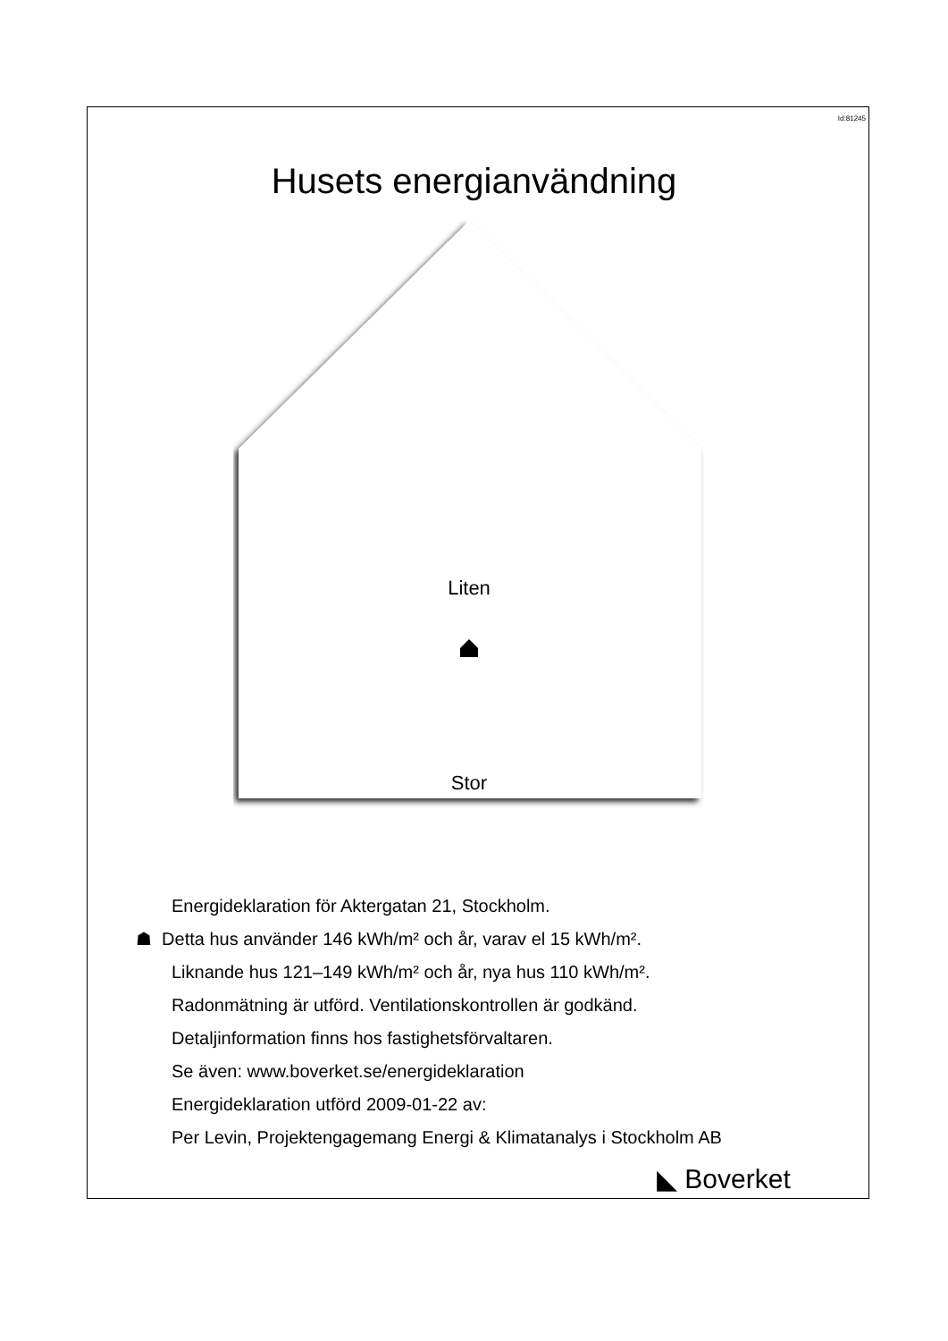Id:81245
Husets energianvändning
Liten
Stor
Energideklaration för Aktergatan 21, Stockholm.
☗ Detta hus använder 146 kWh/m² och år, varav el 15 kWh/m².
Liknande hus 121–149 kWh/m² och år, nya hus 110 kWh/m².
Radonmätning är utförd. Ventilationskontrollen är godkänd.
Detaljinformation finns hos fastighetsförvaltaren.
Se även: www.boverket.se/energideklaration
Energideklaration utförd 2009-01-22 av:
Per Levin, Projektengagemang Energi & Klimatanalys i Stockholm AB
◣ Boverket